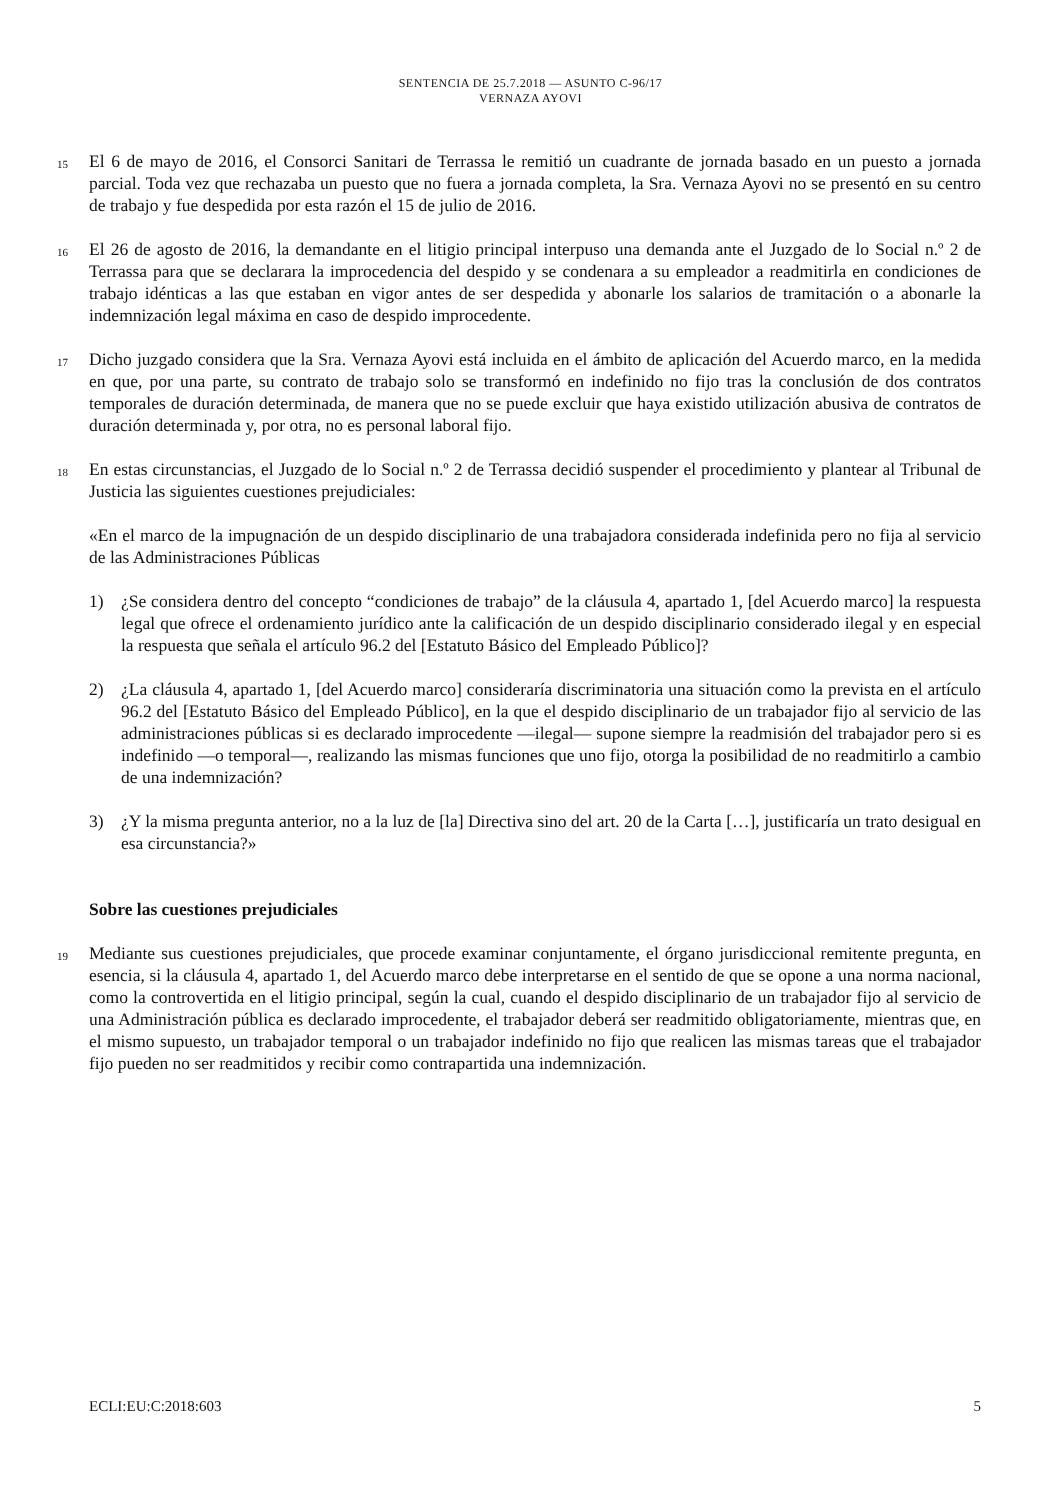SENTENCIA DE 25.7.2018 — ASUNTO C-96/17
VERNAZA AYOVI
15
El 6 de mayo de 2016, el Consorci Sanitari de Terrassa le remitió un cuadrante de jornada basado en un puesto a jornada parcial. Toda vez que rechazaba un puesto que no fuera a jornada completa, la Sra. Vernaza Ayovi no se presentó en su centro de trabajo y fue despedida por esta razón el 15 de julio de 2016.
16
El 26 de agosto de 2016, la demandante en el litigio principal interpuso una demanda ante el Juzgado de lo Social n.º 2 de Terrassa para que se declarara la improcedencia del despido y se condenara a su empleador a readmitirla en condiciones de trabajo idénticas a las que estaban en vigor antes de ser despedida y abonarle los salarios de tramitación o a abonarle la indemnización legal máxima en caso de despido improcedente.
17
Dicho juzgado considera que la Sra. Vernaza Ayovi está incluida en el ámbito de aplicación del Acuerdo marco, en la medida en que, por una parte, su contrato de trabajo solo se transformó en indefinido no fijo tras la conclusión de dos contratos temporales de duración determinada, de manera que no se puede excluir que haya existido utilización abusiva de contratos de duración determinada y, por otra, no es personal laboral fijo.
18
En estas circunstancias, el Juzgado de lo Social n.º 2 de Terrassa decidió suspender el procedimiento y plantear al Tribunal de Justicia las siguientes cuestiones prejudiciales:
«En el marco de la impugnación de un despido disciplinario de una trabajadora considerada indefinida pero no fija al servicio de las Administraciones Públicas
1) ¿Se considera dentro del concepto “condiciones de trabajo” de la cláusula 4, apartado 1, [del Acuerdo marco] la respuesta legal que ofrece el ordenamiento jurídico ante la calificación de un despido disciplinario considerado ilegal y en especial la respuesta que señala el artículo 96.2 del [Estatuto Básico del Empleado Público]?
2) ¿La cláusula 4, apartado 1, [del Acuerdo marco] consideraría discriminatoria una situación como la prevista en el artículo 96.2 del [Estatuto Básico del Empleado Público], en la que el despido disciplinario de un trabajador fijo al servicio de las administraciones públicas si es declarado improcedente —ilegal— supone siempre la readmisión del trabajador pero si es indefinido —o temporal—, realizando las mismas funciones que uno fijo, otorga la posibilidad de no readmitirlo a cambio de una indemnización?
3) ¿Y la misma pregunta anterior, no a la luz de [la] Directiva sino del art. 20 de la Carta […], justificaría un trato desigual en esa circunstancia?»
Sobre las cuestiones prejudiciales
19
Mediante sus cuestiones prejudiciales, que procede examinar conjuntamente, el órgano jurisdiccional remitente pregunta, en esencia, si la cláusula 4, apartado 1, del Acuerdo marco debe interpretarse en el sentido de que se opone a una norma nacional, como la controvertida en el litigio principal, según la cual, cuando el despido disciplinario de un trabajador fijo al servicio de una Administración pública es declarado improcedente, el trabajador deberá ser readmitido obligatoriamente, mientras que, en el mismo supuesto, un trabajador temporal o un trabajador indefinido no fijo que realicen las mismas tareas que el trabajador fijo pueden no ser readmitidos y recibir como contrapartida una indemnización.
ECLI:EU:C:2018:603 5